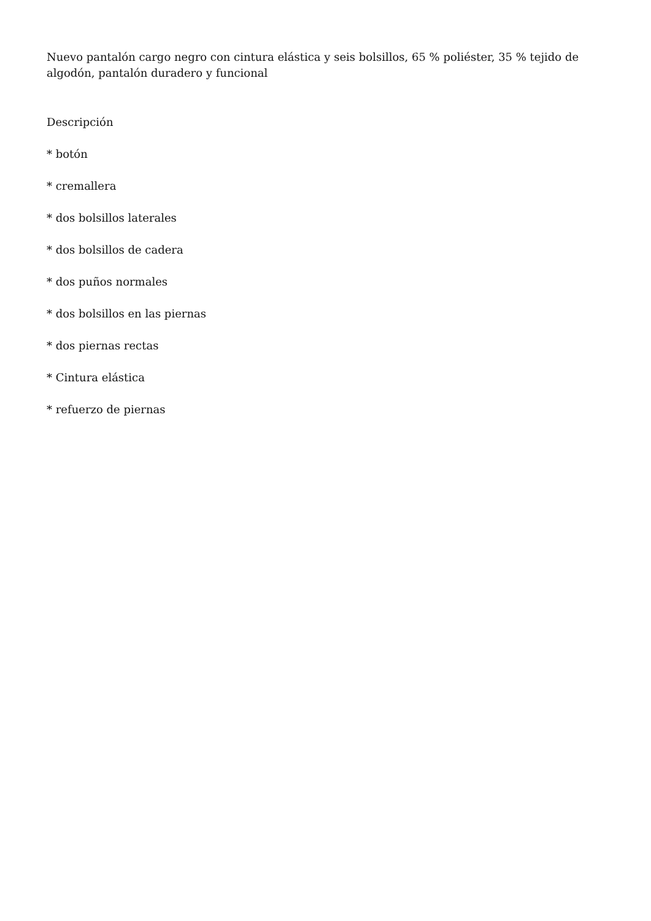Nuevo pantalón cargo negro con cintura elástica y seis bolsillos, 65 % poliéster, 35 % tejido de algodón, pantalón duradero y funcional
Descripción
* botón
* cremallera
* dos bolsillos laterales
* dos bolsillos de cadera
* dos puños normales
* dos bolsillos en las piernas
* dos piernas rectas
* Cintura elástica
* refuerzo de piernas